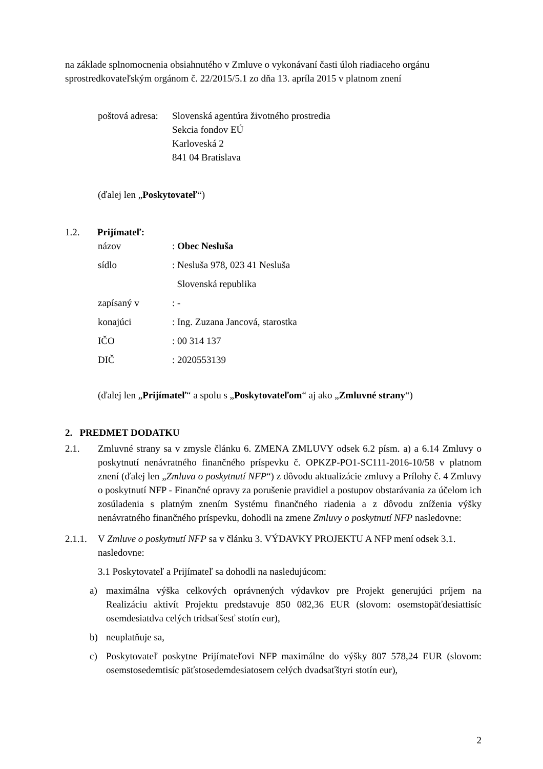na základe splnomocnenia obsiahnutého v Zmluve o vykonávaní časti úloh riadiaceho orgánu sprostredkovateľským orgánom č. 22/2015/5.1 zo dňa 13. apríla 2015 v platnom znení
poštová adresa:
Slovenská agentúra životného prostredia
Sekcia fondov EÚ
Karloveská 2
841 04 Bratislava
(ďalej len „Poskytovateľ“)
1.2. Prijímateľ:
| názov | : Obec Nesluša |
| sídlo | : Nesluša 978, 023 41 Nesluša |
| | Slovenská republika |
| zapísaný v | : - |
| konajúci | : Ing. Zuzana Jancová, starostka |
| IČO | : 00 314 137 |
| DIČ | : 2020553139 |
(ďalej len „Prijímateľ“ a spolu s „Poskytovateľom“ aj ako „Zmluvné strany“)
2. PREDMET DODATKU
2.1. Zmluvné strany sa v zmysle článku 6. ZMENA ZMLUVY odsek 6.2 písm. a) a 6.14 Zmluvy o poskytnutí nenávratného finančného príspevku č. OPKZP-PO1-SC111-2016-10/58 v platnom znení (ďalej len „Zmluva o poskytnutí NFP“) z dôvodu aktualizácie zmluvy a Prílohy č. 4 Zmluvy o poskytnutí NFP - Finančné opravy za porušenie pravidiel a postupov obstarávania za účelom ich zosúladenia s platným znením Systému finančného riadenia a z dôvodu zníženia výšky nenávratného finančného príspevku, dohodli na zmene Zmluvy o poskytnutí NFP nasledovne:
2.1.1.
V Zmluve o poskytnutí NFP sa v článku 3. VÝDAVKY PROJEKTU A NFP mení odsek 3.1. nasledovne:
3.1 Poskytovateľ a Prijímateľ sa dohodli na nasledujúcom:
a) maximálna výška celkových oprávnených výdavkov pre Projekt generujúci príjem na Realizáciu aktivít Projektu predstavuje 850 082,36 EUR (slovom: osemstopäťdesiattisíc osemdesiatdva celých tridsaťšesť stotín eur),
b) neuplatňuje sa,
c) Poskytovateľ poskytne Prijímateľovi NFP maximálne do výšky 807 578,24 EUR (slovom: osemstosedemtisíc päťstosedemdesiatosem celých dvadsaťštyri stotín eur),
2